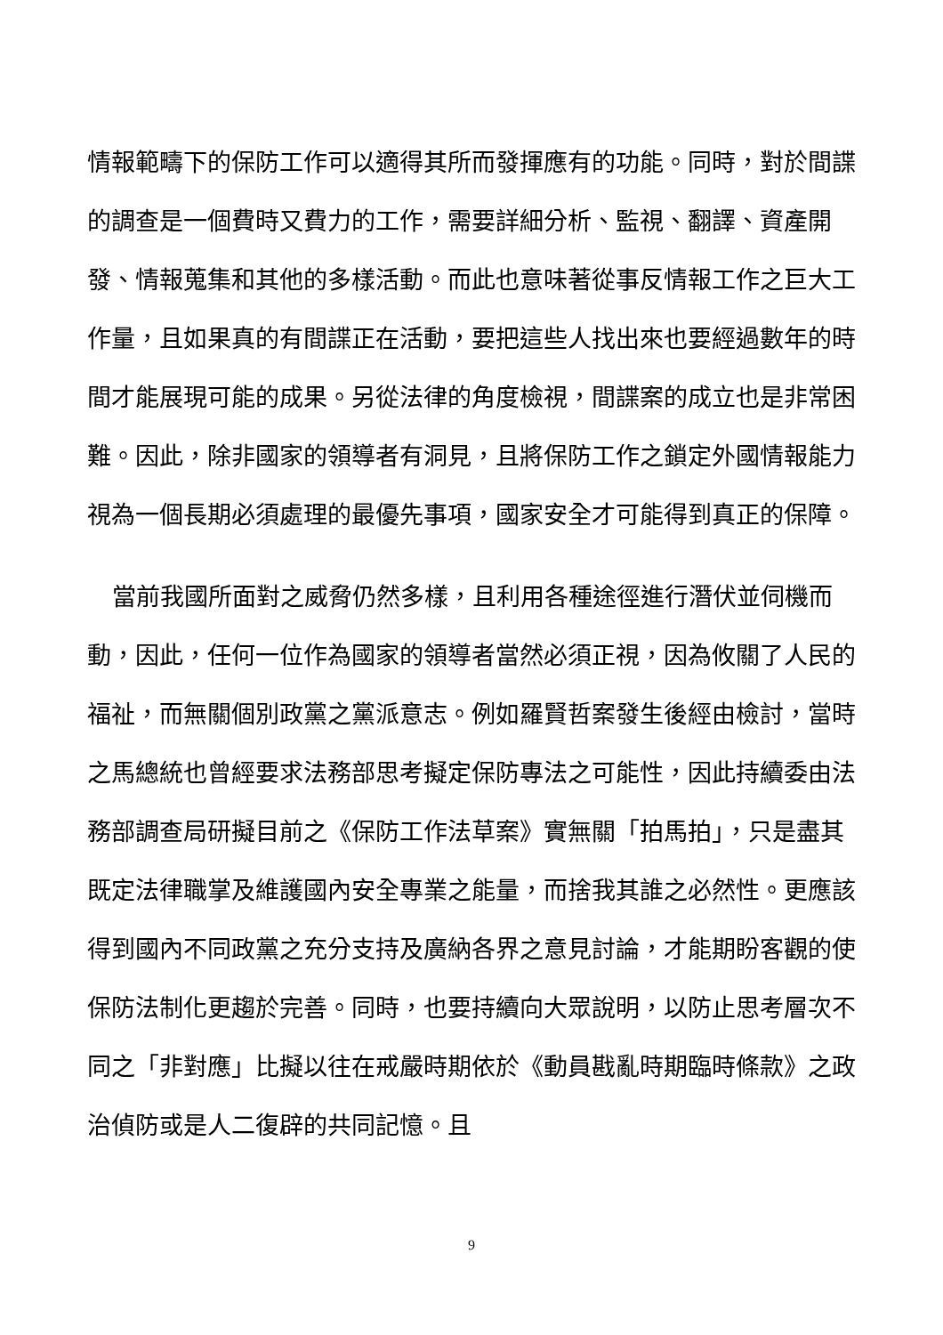情報範疇下的保防工作可以適得其所而發揮應有的功能。同時，對於間諜的調查是一個費時又費力的工作，需要詳細分析、監視、翻譯、資產開發、情報蒐集和其他的多樣活動。而此也意味著從事反情報工作之巨大工作量，且如果真的有間諜正在活動，要把這些人找出來也要經過數年的時間才能展現可能的成果。另從法律的角度檢視，間諜案的成立也是非常困難。因此，除非國家的領導者有洞見，且將保防工作之鎖定外國情報能力視為一個長期必須處理的最優先事項，國家安全才可能得到真正的保障。
當前我國所面對之威脅仍然多樣，且利用各種途徑進行潛伏並伺機而動，因此，任何一位作為國家的領導者當然必須正視，因為攸關了人民的福祉，而無關個別政黨之黨派意志。例如羅賢哲案發生後經由檢討，當時之馬總統也曾經要求法務部思考擬定保防專法之可能性，因此持續委由法務部調查局研擬目前之《保防工作法草案》實無關「拍馬拍」，只是盡其既定法律職掌及維護國內安全專業之能量，而捨我其誰之必然性。更應該得到國內不同政黨之充分支持及廣納各界之意見討論，才能期盼客觀的使保防法制化更趨於完善。同時，也要持續向大眾說明，以防止思考層次不同之「非對應」比擬以往在戒嚴時期依於《動員戡亂時期臨時條款》之政治偵防或是人二復辟的共同記憶。且
9